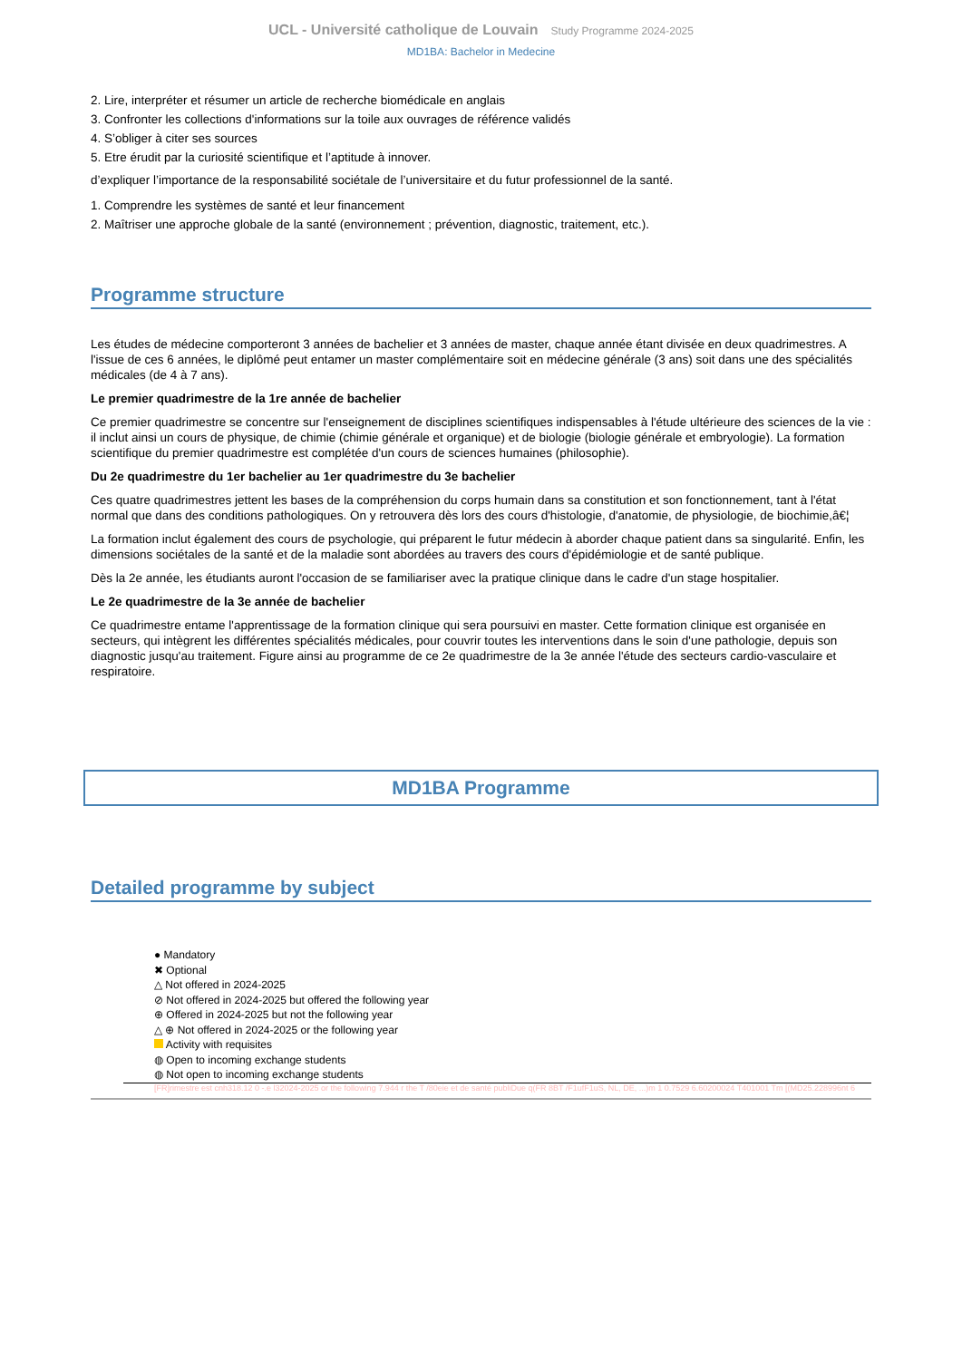UCL - Université catholique de Louvain Study Programme 2024-2025
MD1BA: Bachelor in Medecine
2. Lire, interpréter et résumer un article de recherche biomédicale en anglais
3. Confronter les collections d'informations sur la toile aux ouvrages de référence validés
4. S’obliger à citer ses sources
5. Etre érudit par la curiosité scientifique et l’aptitude à innover.
d’expliquer l’importance de la responsabilité sociétale de l’universitaire et du futur professionnel de la santé.
1. Comprendre les systèmes de santé et leur financement
2. Maîtriser une approche globale de la santé (environnement ; prévention, diagnostic, traitement, etc.).
Programme structure
Les études de médecine comporteront 3 années de bachelier et 3 années de master, chaque année étant divisée en deux quadrimestres. A l'issue de ces 6 années, le diplômé peut entamer un master complémentaire soit en médecine générale (3 ans) soit dans une des spécialités médicales (de 4 à 7 ans).
Le premier quadrimestre de la 1re année de bachelier
Ce premier quadrimestre se concentre sur l'enseignement de disciplines scientifiques indispensables à l'étude ultérieure des sciences de la vie : il inclut ainsi un cours de physique, de chimie (chimie générale et organique) et de biologie (biologie générale et embryologie). La formation scientifique du premier quadrimestre est complétée d'un cours de sciences humaines (philosophie).
Du 2e quadrimestre du 1er bachelier au 1er quadrimestre du 3e bachelier
Ces quatre quadrimestres jettent les bases de la compréhension du corps humain dans sa constitution et son fonctionnement, tant à l'état normal que dans des conditions pathologiques. On y retrouvera dès lors des cours d'histologie, d'anatomie, de physiologie, de biochimie,â€¦
La formation inclut également des cours de psychologie, qui préparent le futur médecin à aborder chaque patient dans sa singularité. Enfin, les dimensions sociétales de la santé et de la maladie sont abordées au travers des cours d'épidémiologie et de santé publique.
Dès la 2e année, les étudiants auront l'occasion de se familiariser avec la pratique clinique dans le cadre d'un stage hospitalier.
Le 2e quadrimestre de la 3e année de bachelier
Ce quadrimestre entame l'apprentissage de la formation clinique qui sera poursuivi en master. Cette formation clinique est organisée en secteurs, qui intègrent les différentes spécialités médicales, pour couvrir toutes les interventions dans le soin d'une pathologie, depuis son diagnostic jusqu'au traitement. Figure ainsi au programme de ce 2e quadrimestre de la 3e année l'étude des secteurs cardio-vasculaire et respiratoire.
MD1BA Programme
Detailed programme by subject
● Mandatory
✖ Optional
△ Not offered in 2024-2025
⊘ Not offered in 2024-2025 but offered the following year
⊕ Offered in 2024-2025 but not the following year
△ ⊕ Not offered in 2024-2025 or the following year
Activity with requisites
◍ Open to incoming exchange students
◍ Not open to incoming exchange students
[FR]rimestre est cnh318.12 0 -.e l32024-2025 or the following 7.944 r the T /80eie et de santé publiDue q(FR 8BT /F1ufF1uS, NL, DE, ...)m 1 0.7529 6.60200024 T401001 Tm [(MD25.228996nt 6